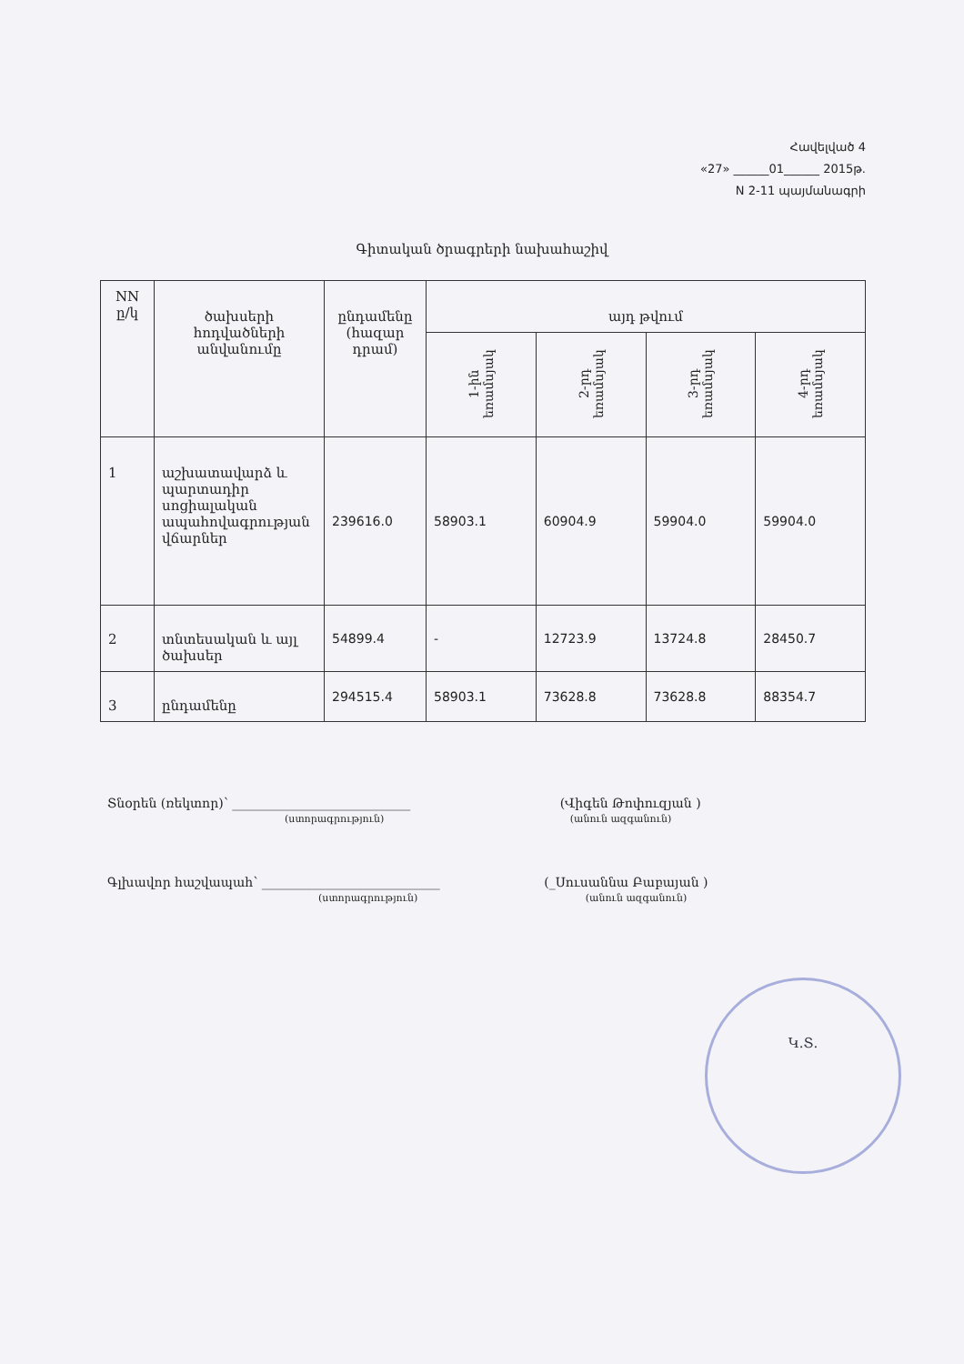Հավելված 4
«27» ______01______ 2015թ.
N 2-11 պայմանագրի
Գիտական ծրագրերի նախահաշիվ
| NN ը/կ | ծախսերի հոդվածների անվանումը | ընդամենը (հազար դրամ) | այդ թվում | | | |
| --- | --- | --- | --- | --- | --- | --- |
| | | | 1-ին եռամսյակ | 2-րդ եռամսյակ | 3-րդ եռամսյակ | 4-րդ եռամսյակ |
| 1 | աշխատավարձ և պարտադիր սոցիալական ապահովագրության վճարներ | 239616.0 | 58903.1 | 60904.9 | 59904.0 | 59904.0 |
| 2 | տնտեսական և այլ ծախսեր | 54899.4 | - | 12723.9 | 13724.8 | 28450.7 |
| 3 | ընդամենը | 294515.4 | 58903.1 | 73628.8 | 73628.8 | 88354.7 |
Տնօրեն (ռեկտոր)՝ ____________________________ (Վիգեն Թոփուզյան )
(ստորագրություն) (անուն ազգանուն)
Գլխավոր հաշվապահ՝ ____________________________ (_Սուսաննա Բաբայան )
(ստորագրություն) (անուն ազգանուն)
Կ.Տ.